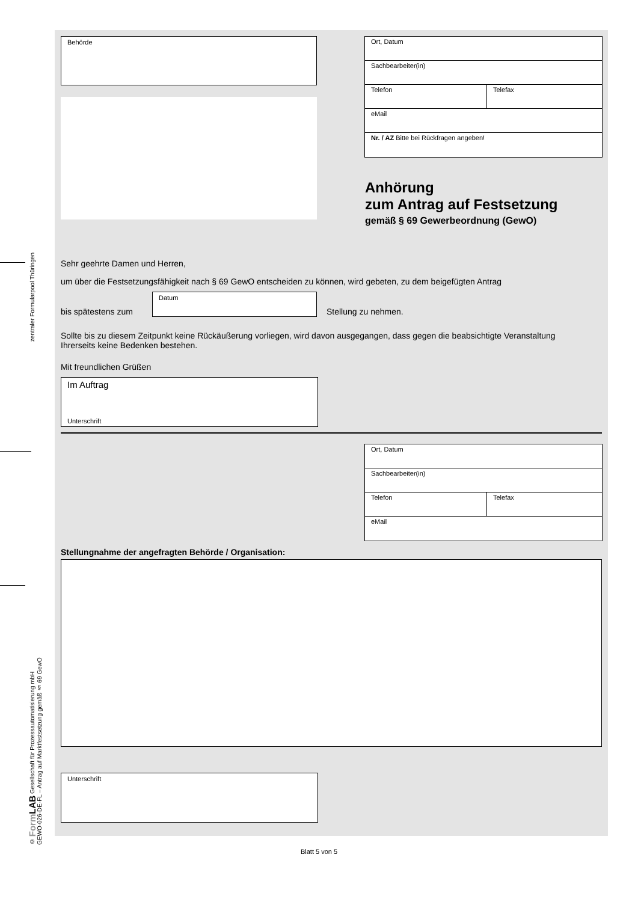zentraler Formularpool Thüringen
© Form LAB Gesellschaft für Prozessautomatisierung mbH
GEWO-026-DE-FL – Antrag auf Marktfestsetzung gemäß § 69 GewO
Behörde
Ort, Datum
Sachbearbeiter(in)
Telefon Telefax
eMail
Nr. / AZ Bitte bei Rückfragen angeben!
Anhörung
zum Antrag auf Festsetzung
gemäß § 69 Gewerbeordnung (GewO)
Sehr geehrte Damen und Herren,
um über die Festsetzungsfähigkeit nach § 69 GewO entscheiden zu können, wird gebeten, zu dem beigefügten Antrag
bis spätestens zum
Datum
Stellung zu nehmen.
Sollte bis zu diesem Zeitpunkt keine Rückäußerung vorliegen, wird davon ausgegangen, dass gegen die beabsichtigte Veranstaltung Ihrerseits keine Bedenken bestehen.
Mit freundlichen Grüßen
Im Auftrag
Unterschrift
Ort, Datum
Sachbearbeiter(in)
Telefon Telefax
eMail
Stellungnahme der angefragten Behörde / Organisation:
Unterschrift
Blatt 5 von 5